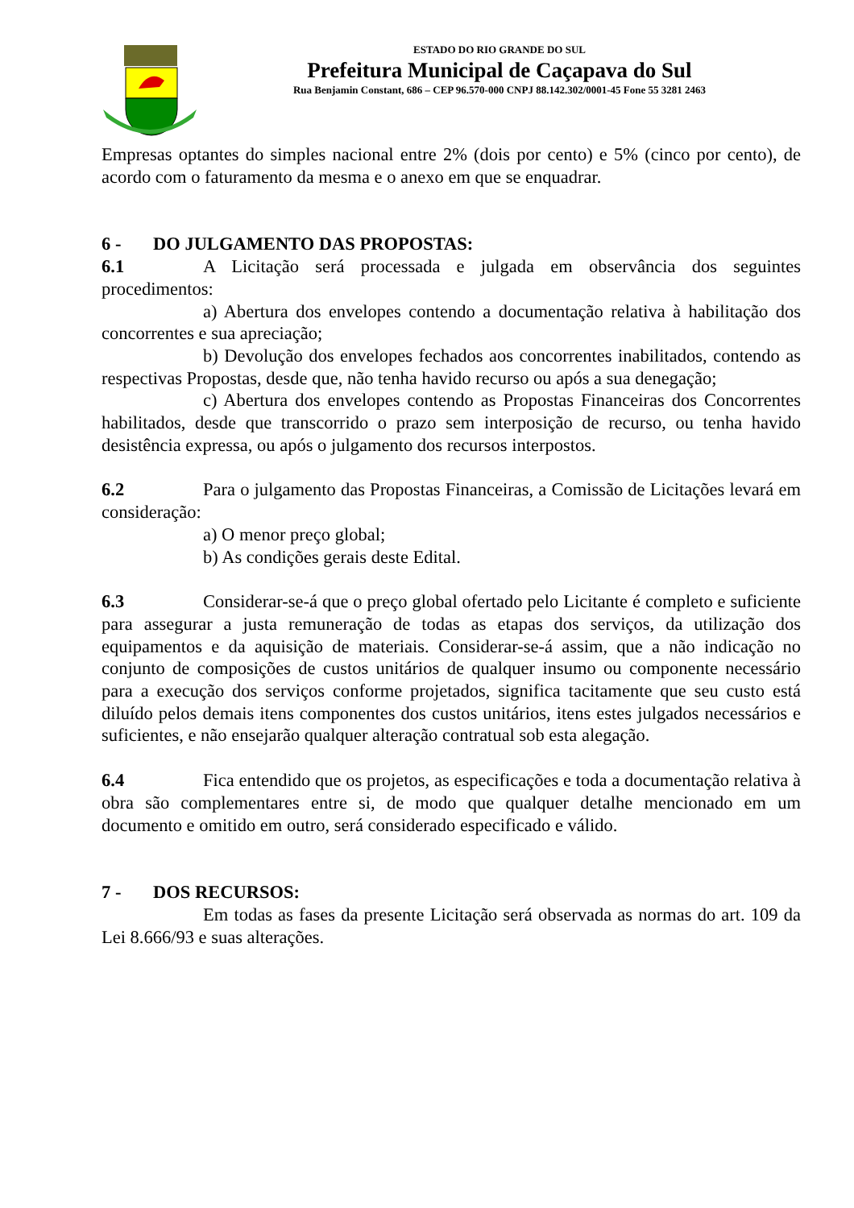ESTADO DO RIO GRANDE DO SUL
Prefeitura Municipal de Caçapava do Sul
Rua Benjamin Constant, 686 – CEP 96.570-000 CNPJ 88.142.302/0001-45 Fone 55 3281 2463
Empresas optantes do simples nacional entre 2% (dois por cento) e 5% (cinco por cento), de acordo com o faturamento da mesma e o anexo em que se enquadrar.
6 - DO JULGAMENTO DAS PROPOSTAS:
6.1 A Licitação será processada e julgada em observância dos seguintes procedimentos:
a) Abertura dos envelopes contendo a documentação relativa à habilitação dos concorrentes e sua apreciação;
b) Devolução dos envelopes fechados aos concorrentes inabilitados, contendo as respectivas Propostas, desde que, não tenha havido recurso ou após a sua denegação;
c) Abertura dos envelopes contendo as Propostas Financeiras dos Concorrentes habilitados, desde que transcorrido o prazo sem interposição de recurso, ou tenha havido desistência expressa, ou após o julgamento dos recursos interpostos.
6.2 Para o julgamento das Propostas Financeiras, a Comissão de Licitações levará em consideração:
a) O menor preço global;
b) As condições gerais deste Edital.
6.3 Considerar-se-á que o preço global ofertado pelo Licitante é completo e suficiente para assegurar a justa remuneração de todas as etapas dos serviços, da utilização dos equipamentos e da aquisição de materiais. Considerar-se-á assim, que a não indicação no conjunto de composições de custos unitários de qualquer insumo ou componente necessário para a execução dos serviços conforme projetados, significa tacitamente que seu custo está diluído pelos demais itens componentes dos custos unitários, itens estes julgados necessários e suficientes, e não ensejarão qualquer alteração contratual sob esta alegação.
6.4 Fica entendido que os projetos, as especificações e toda a documentação relativa à obra são complementares entre si, de modo que qualquer detalhe mencionado em um documento e omitido em outro, será considerado especificado e válido.
7 - DOS RECURSOS:
Em todas as fases da presente Licitação será observada as normas do art. 109 da Lei 8.666/93 e suas alterações.